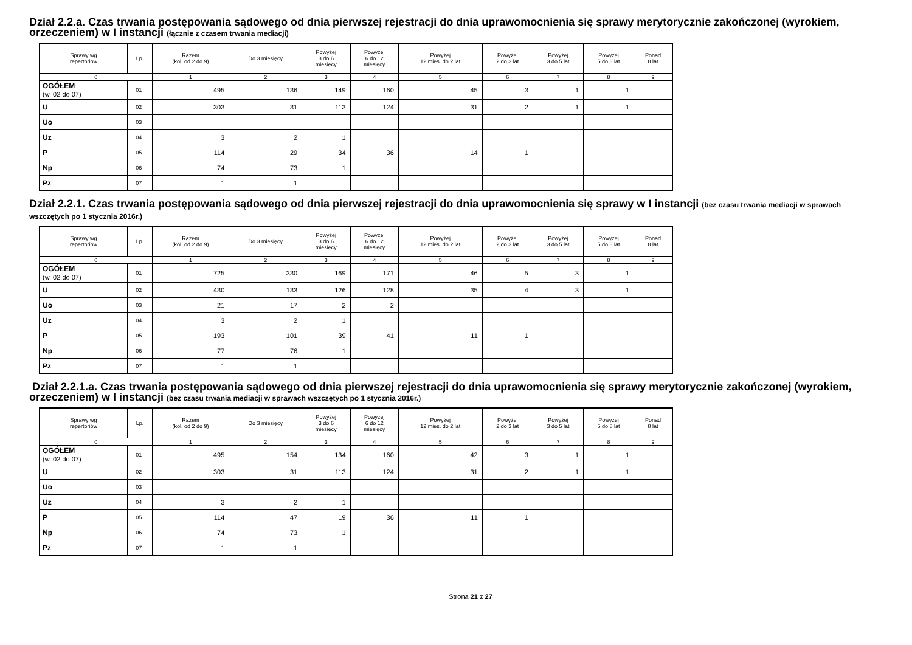Dział 2.2.a. Czas trwania postępowania sądowego od dnia pierwszej rejestracji do dnia uprawomocnienia się sprawy merytorycznie zakończonej (wyrokiem, orzeczeniem) w I instancji (łącznie z czasem trwania mediacji)
| Sprawy wg repertoriów | Lp. | Razem (kol. od 2 do 9) | Do 3 miesięcy | Powyżej 3 do 6 miesięcy | Powyżej 6 do 12 miesięcy | Powyżej 12 mies. do 2 lat | Powyżej 2 do 3 lat | Powyżej 3 do 5 lat | Powyżej 5 do 8 lat | Ponad 8 lat |
| --- | --- | --- | --- | --- | --- | --- | --- | --- | --- | --- |
| 0 | | 1 | 2 | 3 | 4 | 5 | 6 | 7 | 8 | 9 |
| OGÓŁEM (w. 02 do 07) | 01 | 495 | 136 | 149 | 160 | 45 | 3 | 1 | 1 | |
| U | 02 | 303 | 31 | 113 | 124 | 31 | 2 | 1 | 1 | |
| Uo | 03 | | | | | | | | | |
| Uz | 04 | 3 | 2 | 1 | | | | | | |
| P | 05 | 114 | 29 | 34 | 36 | 14 | 1 | | | |
| Np | 06 | 74 | 73 | 1 | | | | | | |
| Pz | 07 | 1 | 1 | | | | | | | |
Dział 2.2.1. Czas trwania postępowania sądowego od dnia pierwszej rejestracji do dnia uprawomocnienia się sprawy w I instancji (bez czasu trwania mediacji w sprawach wszczętych po 1 stycznia 2016r.)
| Sprawy wg repertoriów | Lp. | Razem (kol. od 2 do 9) | Do 3 miesięcy | Powyżej 3 do 6 miesięcy | Powyżej 6 do 12 miesięcy | Powyżej 12 mies. do 2 lat | Powyżej 2 do 3 lat | Powyżej 3 do 5 lat | Powyżej 5 do 8 lat | Ponad 8 lat |
| --- | --- | --- | --- | --- | --- | --- | --- | --- | --- | --- |
| 0 | | 1 | 2 | 3 | 4 | 5 | 6 | 7 | 8 | 9 |
| OGÓŁEM (w. 02 do 07) | 01 | 725 | 330 | 169 | 171 | 46 | 5 | 3 | 1 | |
| U | 02 | 430 | 133 | 126 | 128 | 35 | 4 | 3 | 1 | |
| Uo | 03 | 21 | 17 | 2 | 2 | | | | | |
| Uz | 04 | 3 | 2 | 1 | | | | | | |
| P | 05 | 193 | 101 | 39 | 41 | 11 | 1 | | | |
| Np | 06 | 77 | 76 | 1 | | | | | | |
| Pz | 07 | 1 | 1 | | | | | | | |
Dział 2.2.1.a. Czas trwania postępowania sądowego od dnia pierwszej rejestracji do dnia uprawomocnienia się sprawy merytorycznie zakończonej (wyrokiem, orzeczeniem) w I instancji (bez czasu trwania mediacji w sprawach wszczętych po 1 stycznia 2016r.)
| Sprawy wg repertoriów | Lp. | Razem (kol. od 2 do 9) | Do 3 miesięcy | Powyżej 3 do 6 miesięcy | Powyżej 6 do 12 miesięcy | Powyżej 12 mies. do 2 lat | Powyżej 2 do 3 lat | Powyżej 3 do 5 lat | Powyżej 5 do 8 lat | Ponad 8 lat |
| --- | --- | --- | --- | --- | --- | --- | --- | --- | --- | --- |
| 0 | | 1 | 2 | 3 | 4 | 5 | 6 | 7 | 8 | 9 |
| OGÓŁEM (w. 02 do 07) | 01 | 495 | 154 | 134 | 160 | 42 | 3 | 1 | 1 | |
| U | 02 | 303 | 31 | 113 | 124 | 31 | 2 | 1 | 1 | |
| Uo | 03 | | | | | | | | | |
| Uz | 04 | 3 | 2 | 1 | | | | | | |
| P | 05 | 114 | 47 | 19 | 36 | 11 | 1 | | | |
| Np | 06 | 74 | 73 | 1 | | | | | | |
| Pz | 07 | 1 | 1 | | | | | | | |
Strona 21 z 27